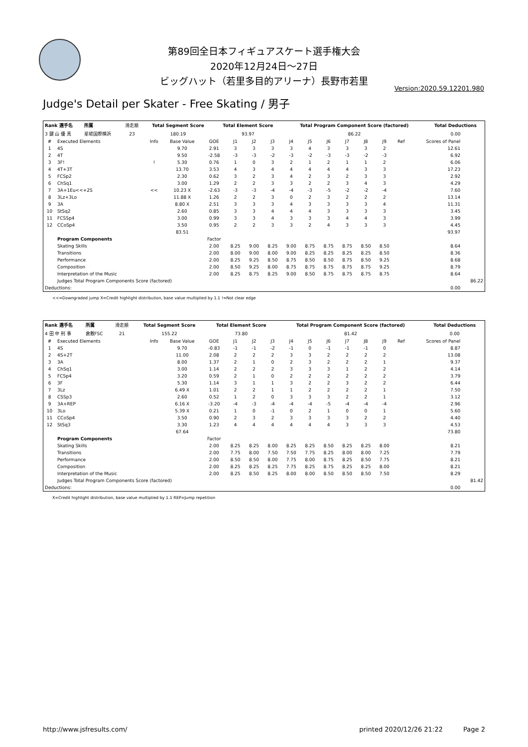第89回全日本フィギュアスケート選手権大会
2020年12月24日～27日
ビッグハット（若里多目的アリーナ）長野市若里
Version:2020.59.12201.980
Judge's Detail per Skater - Free Skating / 男子
| Rank 選手名 | 所属 | 滑走順 | Total Segment Score | Total Element Score | Total Program Component Score (factored) | Total Deductions |
| --- | --- | --- | --- | --- | --- | --- |
| 3 鍵 山 優 真 | 星槎国際横浜 | 23 | 180.19 | 93.97 | 86.22 | 0.00 |
| # | Executed Elements | Info | Base Value | GOE | J1 | J2 | J3 | J4 | J5 | J6 | J7 | J8 | J9 | Ref | Scores of Panel | |
| 1 | 4S | | 9.70 | 2.91 | 3 | 3 | 3 | 3 | 4 | 3 | 3 | 3 | 2 | | 12.61 | |
| 2 | 4T | | 9.50 | -2.58 | -3 | -3 | -2 | -3 | -2 | -3 | -3 | -2 | -3 | | 6.92 | |
| 3 | 3F! | ! | 5.30 | 0.76 | 1 | 0 | 3 | 2 | 1 | 2 | 1 | 1 | 2 | | 6.06 | |
| 4 | 4T+3T | | 13.70 | 3.53 | 4 | 3 | 4 | 4 | 4 | 4 | 4 | 3 | 3 | | 17.23 | |
| 5 | FCSp2 | | 2.30 | 0.62 | 3 | 2 | 3 | 4 | 2 | 3 | 2 | 3 | 3 | | 2.92 | |
| 6 | ChSq1 | | 3.00 | 1.29 | 2 | 2 | 3 | 3 | 2 | 2 | 3 | 4 | 3 | | 4.29 | |
| 7 | 3A+1Eu<<+2S | << | 10.23 X | -2.63 | -3 | -3 | -4 | -4 | -3 | -5 | -2 | -2 | -4 | | 7.60 | |
| 8 | 3Lz+3Lo | | 11.88 X | 1.26 | 2 | 2 | 3 | 0 | 2 | 3 | 2 | 2 | 2 | | 13.14 | |
| 9 | 3A | | 8.80 X | 2.51 | 3 | 3 | 3 | 4 | 3 | 3 | 3 | 3 | 4 | | 11.31 | |
| 10 | StSq2 | | 2.60 | 0.85 | 3 | 3 | 4 | 4 | 4 | 3 | 3 | 3 | 3 | | 3.45 | |
| 11 | FCSSp4 | | 3.00 | 0.99 | 3 | 3 | 4 | 3 | 3 | 3 | 4 | 4 | 3 | | 3.99 | |
| 12 | CCoSp4 | | 3.50 | 0.95 | 2 | 2 | 3 | 3 | 2 | 4 | 3 | 3 | 3 | | 4.45 | |
| | | | 83.51 | | | | | | | | | | | | 93.97 | |
| | Program Components | | | Factor | | | | | | | | | | | | |
| | Skating Skills | | | 2.00 | 8.25 | 9.00 | 8.25 | 9.00 | 8.75 | 8.75 | 8.75 | 8.50 | 8.50 | | 8.64 | |
| | Transitions | | | 2.00 | 8.00 | 9.00 | 8.00 | 9.00 | 8.25 | 8.25 | 8.25 | 8.25 | 8.50 | | 8.36 | |
| | Performance | | | 2.00 | 8.25 | 9.25 | 8.50 | 8.75 | 8.50 | 8.50 | 8.75 | 8.50 | 9.25 | | 8.68 | |
| | Composition | | | 2.00 | 8.50 | 9.25 | 8.00 | 8.75 | 8.75 | 8.75 | 8.75 | 8.75 | 9.25 | | 8.79 | |
| | Interpretation of the Music | | | 2.00 | 8.25 | 8.75 | 8.25 | 9.00 | 8.50 | 8.75 | 8.75 | 8.75 | 8.75 | | 8.64 | |
| | Judges Total Program Components Score (factored) | | | | | | | | | | | | | | | 86.22 |
| Deductions: | | | | | | | | | | | | | | | 0.00 | |
<<=Downgraded jump X=Credit highlight distribution, base value multiplied by 1.1 !=Not clear edge
| Rank 選手名 | 所属 | 滑走順 | Total Segment Score | Total Element Score | Total Program Component Score (factored) | Total Deductions |
| --- | --- | --- | --- | --- | --- | --- |
| 4 田 中 刑 事 | 倉敷FSC | 21 | 155.22 | 73.80 | 81.42 | 0.00 |
| # | Executed Elements | Info | Base Value | GOE | J1 | J2 | J3 | J4 | J5 | J6 | J7 | J8 | J9 | Ref | Scores of Panel | |
| 1 | 4S | | 9.70 | -0.83 | -1 | -1 | -2 | -1 | 0 | -1 | -1 | -1 | 0 | | 8.87 | |
| 2 | 4S+2T | | 11.00 | 2.08 | 2 | 2 | 2 | 3 | 3 | 2 | 2 | 2 | 2 | | 13.08 | |
| 3 | 3A | | 8.00 | 1.37 | 2 | 1 | 0 | 2 | 3 | 2 | 2 | 2 | 1 | | 9.37 | |
| 4 | ChSq1 | | 3.00 | 1.14 | 2 | 2 | 2 | 3 | 3 | 3 | 1 | 2 | 2 | | 4.14 | |
| 5 | FCSp4 | | 3.20 | 0.59 | 2 | 1 | 0 | 2 | 2 | 2 | 2 | 2 | 2 | | 3.79 | |
| 6 | 3F | | 5.30 | 1.14 | 3 | 1 | 1 | 3 | 2 | 2 | 3 | 2 | 2 | | 6.44 | |
| 7 | 3Lz | | 6.49 X | 1.01 | 2 | 2 | 1 | 1 | 2 | 2 | 2 | 2 | 1 | | 7.50 | |
| 8 | CSSp3 | | 2.60 | 0.52 | 1 | 2 | 0 | 3 | 3 | 3 | 2 | 2 | 1 | | 3.12 | |
| 9 | 3A+REP | | 6.16 X | -3.20 | -4 | -3 | -4 | -4 | -4 | -5 | -4 | -4 | -4 | | 2.96 | |
| 10 | 3Lo | | 5.39 X | 0.21 | 1 | 0 | -1 | 0 | 2 | 1 | 0 | 0 | 1 | | 5.60 | |
| 11 | CCoSp4 | | 3.50 | 0.90 | 2 | 3 | 2 | 3 | 3 | 3 | 3 | 2 | 2 | | 4.40 | |
| 12 | StSq3 | | 3.30 | 1.23 | 4 | 4 | 4 | 4 | 4 | 4 | 3 | 3 | 3 | | 4.53 | |
| | | | 67.64 | | | | | | | | | | | | 73.80 | |
| | Program Components | | | Factor | | | | | | | | | | | | |
| | Skating Skills | | | 2.00 | 8.25 | 8.25 | 8.00 | 8.25 | 8.25 | 8.50 | 8.25 | 8.25 | 8.00 | | 8.21 | |
| | Transitions | | | 2.00 | 7.75 | 8.00 | 7.50 | 7.50 | 7.75 | 8.25 | 8.00 | 8.00 | 7.25 | | 7.79 | |
| | Performance | | | 2.00 | 8.50 | 8.50 | 8.00 | 7.75 | 8.00 | 8.75 | 8.25 | 8.50 | 7.75 | | 8.21 | |
| | Composition | | | 2.00 | 8.25 | 8.25 | 8.25 | 7.75 | 8.25 | 8.75 | 8.25 | 8.25 | 8.00 | | 8.21 | |
| | Interpretation of the Music | | | 2.00 | 8.25 | 8.50 | 8.25 | 8.00 | 8.00 | 8.50 | 8.50 | 8.50 | 7.50 | | 8.29 | |
| | Judges Total Program Components Score (factored) | | | | | | | | | | | | | | | 81.42 |
| Deductions: | | | | | | | | | | | | | | | 0.00 | |
X=Credit highlight distribution, base value multiplied by 1.1 REP=Jump repetition
http://www.jsfresults.com/ printed 2020/12/26 21:22 Page 2